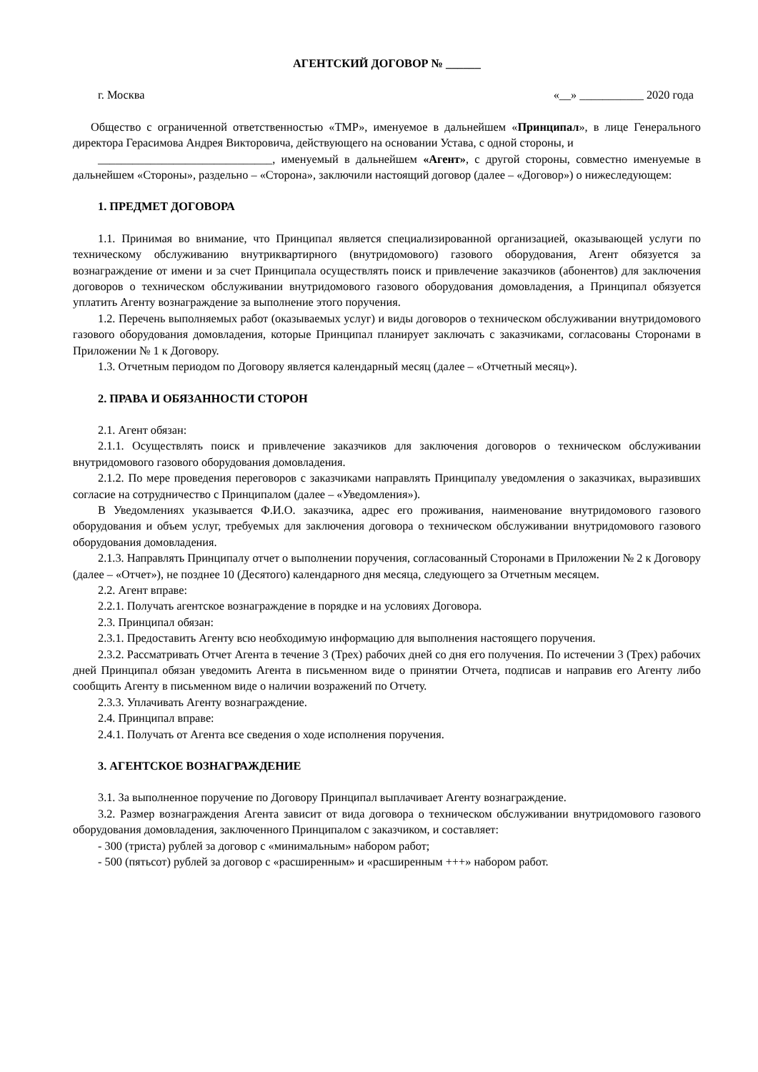АГЕНТСКИЙ ДОГОВОР № ______
г. Москва «__» ___________ 2020 года
Общество с ограниченной ответственностью «ТМР», именуемое в дальнейшем «Принципал», в лице Генерального директора Герасимова Андрея Викторовича, действующего на основании Устава, с одной стороны, и
______________________________, именуемый в дальнейшем «Агент», с другой стороны, совместно именуемые в дальнейшем «Стороны», раздельно – «Сторона», заключили настоящий договор (далее – «Договор») о нижеследующем:
1. ПРЕДМЕТ ДОГОВОРА
1.1. Принимая во внимание, что Принципал является специализированной организацией, оказывающей услуги по техническому обслуживанию внутриквартирного (внутридомового) газового оборудования, Агент обязуется за вознаграждение от имени и за счет Принципала осуществлять поиск и привлечение заказчиков (абонентов) для заключения договоров о техническом обслуживании внутридомового газового оборудования домовладения, а Принципал обязуется уплатить Агенту вознаграждение за выполнение этого поручения.
1.2. Перечень выполняемых работ (оказываемых услуг) и виды договоров о техническом обслуживании внутридомового газового оборудования домовладения, которые Принципал планирует заключать с заказчиками, согласованы Сторонами в Приложении № 1 к Договору.
1.3. Отчетным периодом по Договору является календарный месяц (далее – «Отчетный месяц»).
2. ПРАВА И ОБЯЗАННОСТИ СТОРОН
2.1. Агент обязан:
2.1.1. Осуществлять поиск и привлечение заказчиков для заключения договоров о техническом обслуживании внутридомового газового оборудования домовладения.
2.1.2. По мере проведения переговоров с заказчиками направлять Принципалу уведомления о заказчиках, выразивших согласие на сотрудничество с Принципалом (далее – «Уведомления»).
В Уведомлениях указывается Ф.И.О. заказчика, адрес его проживания, наименование внутридомового газового оборудования и объем услуг, требуемых для заключения договора о техническом обслуживании внутридомового газового оборудования домовладения.
2.1.3. Направлять Принципалу отчет о выполнении поручения, согласованный Сторонами в Приложении № 2 к Договору (далее – «Отчет»), не позднее 10 (Десятого) календарного дня месяца, следующего за Отчетным месяцем.
2.2. Агент вправе:
2.2.1. Получать агентское вознаграждение в порядке и на условиях Договора.
2.3. Принципал обязан:
2.3.1. Предоставить Агенту всю необходимую информацию для выполнения настоящего поручения.
2.3.2. Рассматривать Отчет Агента в течение 3 (Трех) рабочих дней со дня его получения. По истечении 3 (Трех) рабочих дней Принципал обязан уведомить Агента в письменном виде о принятии Отчета, подписав и направив его Агенту либо сообщить Агенту в письменном виде о наличии возражений по Отчету.
2.3.3. Уплачивать Агенту вознаграждение.
2.4. Принципал вправе:
2.4.1. Получать от Агента все сведения о ходе исполнения поручения.
3. АГЕНТСКОЕ ВОЗНАГРАЖДЕНИЕ
3.1. За выполненное поручение по Договору Принципал выплачивает Агенту вознаграждение.
3.2. Размер вознаграждения Агента зависит от вида договора о техническом обслуживании внутридомового газового оборудования домовладения, заключенного Принципалом с заказчиком, и составляет:
- 300 (триста) рублей за договор с «минимальным» набором работ;
- 500 (пятьсот) рублей за договор с «расширенным» и «расширенным +++» набором работ.